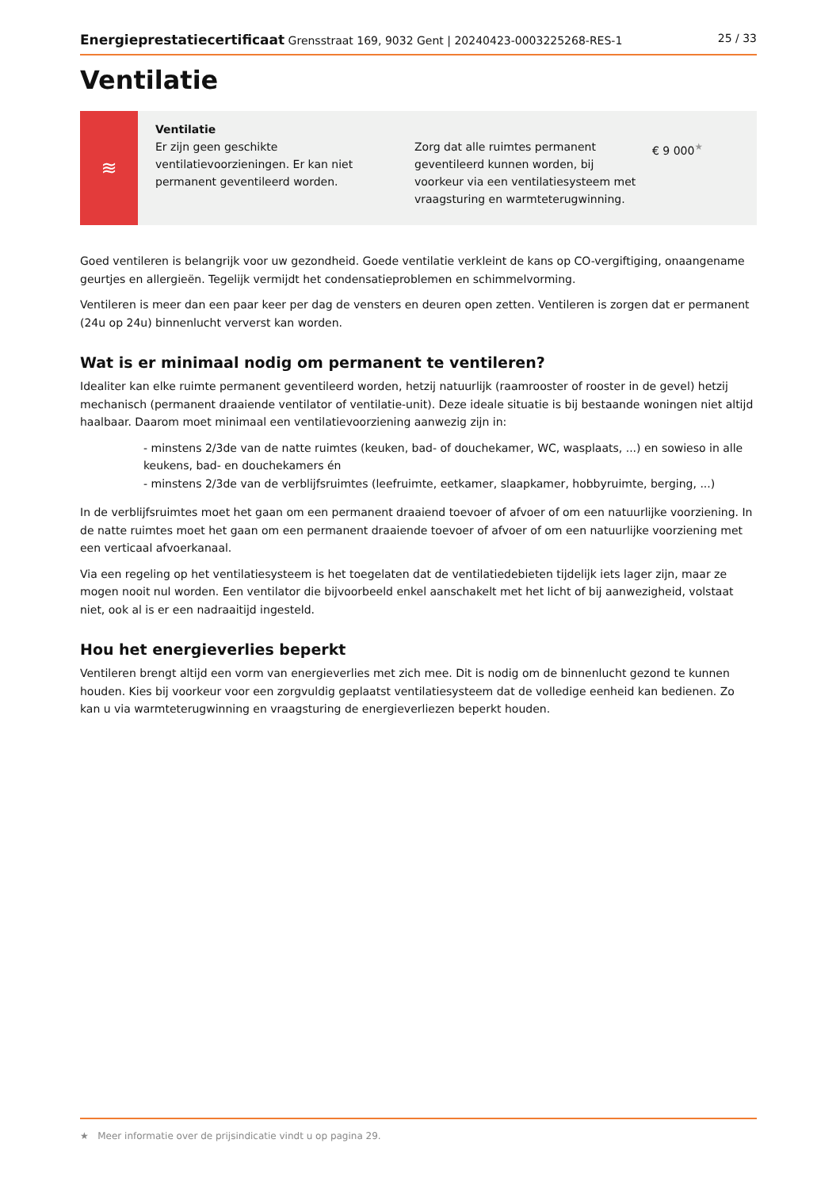Energieprestatiecertificaat Grensstraat 169, 9032 Gent | 20240423-0003225268-RES-1 25 / 33
Ventilatie
≋
Ventilatie
Er zijn geen geschikte ventilatievoorzieningen. Er kan niet permanent geventileerd worden.
Zorg dat alle ruimtes permanent geventileerd kunnen worden, bij voorkeur via een ventilatiesysteem met vraagsturing en warmteterugwinning.
€ 9 000<sup>★</sup>
Goed ventileren is belangrijk voor uw gezondheid. Goede ventilatie verkleint de kans op CO-vergiftiging, onaangename geurtjes en allergieën. Tegelijk vermijdt het condensatieproblemen en schimmelvorming.
Ventileren is meer dan een paar keer per dag de vensters en deuren open zetten. Ventileren is zorgen dat er permanent (24u op 24u) binnenlucht ververst kan worden.
Wat is er minimaal nodig om permanent te ventileren?
Idealiter kan elke ruimte permanent geventileerd worden, hetzij natuurlijk (raamrooster of rooster in de gevel) hetzij mechanisch (permanent draaiende ventilator of ventilatie-unit). Deze ideale situatie is bij bestaande woningen niet altijd haalbaar. Daarom moet minimaal een ventilatievoorziening aanwezig zijn in:
- minstens 2/3de van de natte ruimtes (keuken, bad- of douchekamer, WC, wasplaats, ...) en sowieso in alle keukens, bad- en douchekamers én
- minstens 2/3de van de verblijfsruimtes (leefruimte, eetkamer, slaapkamer, hobbyruimte, berging, ...)
In de verblijfsruimtes moet het gaan om een permanent draaiend toevoer of afvoer of om een natuurlijke voorziening. In de natte ruimtes moet het gaan om een permanent draaiende toevoer of afvoer of om een natuurlijke voorziening met een verticaal afvoerkanaal.
Via een regeling op het ventilatiesysteem is het toegelaten dat de ventilatiedebieten tijdelijk iets lager zijn, maar ze mogen nooit nul worden. Een ventilator die bijvoorbeeld enkel aanschakelt met het licht of bij aanwezigheid, volstaat niet, ook al is er een nadraaitijd ingesteld.
Hou het energieverlies beperkt
Ventileren brengt altijd een vorm van energieverlies met zich mee. Dit is nodig om de binnenlucht gezond te kunnen houden. Kies bij voorkeur voor een zorgvuldig geplaatst ventilatiesysteem dat de volledige eenheid kan bedienen. Zo kan u via warmteterugwinning en vraagsturing de energieverliezen beperkt houden.
★ Meer informatie over de prijsindicatie vindt u op pagina 29.